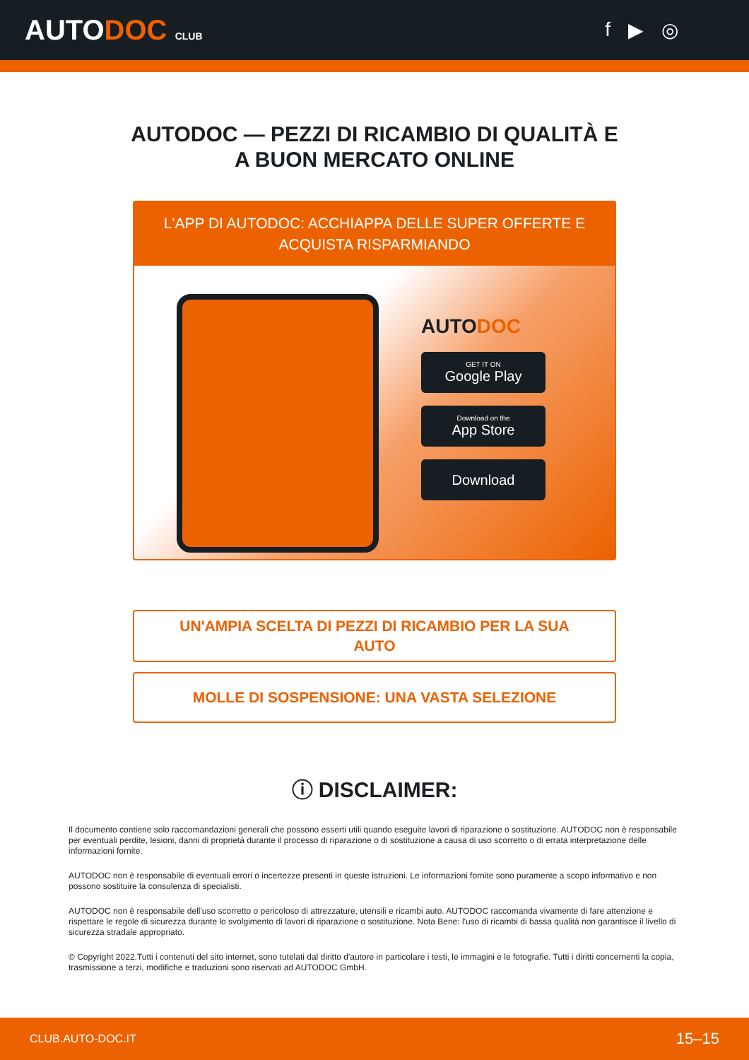AUTODOC CLUB
f ▶ ◎
AUTODOC — PEZZI DI RICAMBIO DI QUALITÀ E A BUON MERCATO ONLINE
L'APP DI AUTODOC: ACCHIAPPA DELLE SUPER OFFERTE E ACQUISTA RISPARMIANDO
AUTODOC
GET IT ON
Google Play
Download on the
App Store
Download
UN'AMPIA SCELTA DI PEZZI DI RICAMBIO PER LA SUA AUTO
MOLLE DI SOSPENSIONE: UNA VASTA SELEZIONE
ⓘ DISCLAIMER:
Il documento contiene solo raccomandazioni generali che possono esserti utili quando eseguite lavori di riparazione o sostituzione. AUTODOC non è responsabile per eventuali perdite, lesioni, danni di proprietà durante il processo di riparazione o di sostituzione a causa di uso scorretto o di errata interpretazione delle informazioni fornite.
AUTODOC non è responsabile di eventuali errori o incertezze presenti in queste istruzioni. Le informazioni fornite sono puramente a scopo informativo e non possono sostituire la consulenza di specialisti.
AUTODOC non è responsabile dell'uso scorretto o pericoloso di attrezzature, utensili e ricambi auto. AUTODOC raccomanda vivamente di fare attenzione e rispettare le regole di sicurezza durante lo svolgimento di lavori di riparazione o sostituzione. Nota Bene: l'uso di ricambi di bassa qualità non garantisce il livello di sicurezza stradale appropriato.
© Copyright 2022.Tutti i contenuti del sito internet, sono tutelati dal diritto d'autore in particolare i testi, le immagini e le fotografie. Tutti i diritti concernenti la copia, trasmissione a terzi, modifiche e traduzioni sono riservati ad AUTODOC GmbH.
CLUB.AUTO-DOC.IT 15–15